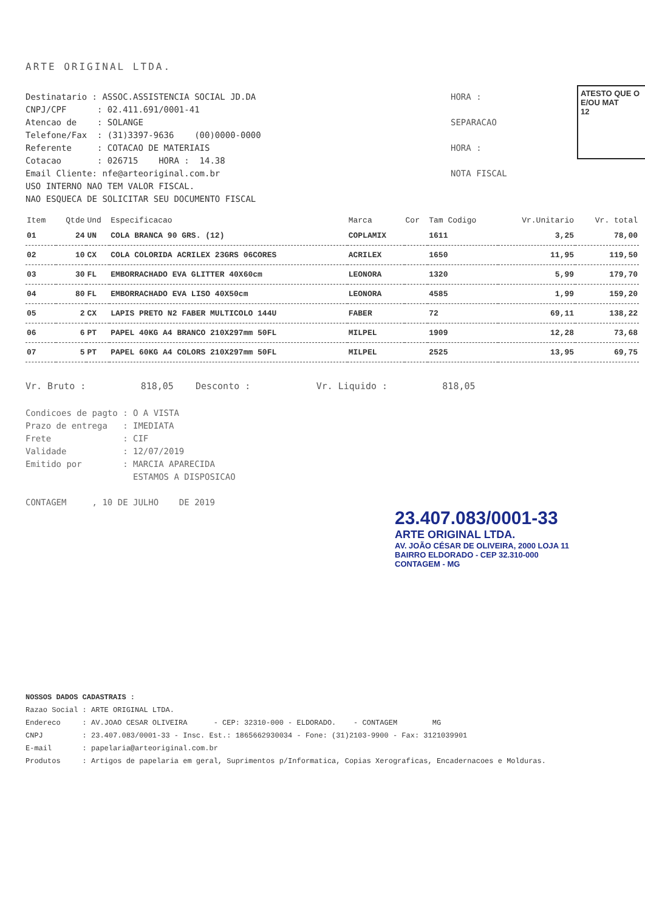ARTE ORIGINAL LTDA.
ATESTO QUE O
E/OU MAT
12
Destinatario : ASSOC.ASSISTENCIA SOCIAL JD.DA CNPJ/CPF : 02.411.691/0001-41 Atencao de : SOLANGE Telefone/Fax : (31)3397-9636 (00)0000-0000 Referente : COTACAO DE MATERIAIS Cotacao : 026715 HORA : 14.38 Email Cliente: nfe@arteoriginal.com.br USO INTERNO NAO TEM VALOR FISCAL. NAO ESQUECA DE SOLICITAR SEU DOCUMENTO FISCAL
HORA : SEPARACAO HORA : NOTA FISCAL
| Item | Qtde | Und | Especificacao | Marca | Cor | Tam Codigo | Vr.Unitario | Vr. total |
| --- | --- | --- | --- | --- | --- | --- | --- | --- |
| 01 | 24 | UN | COLA BRANCA 90 GRS. (12) | COPLAMIX | | 1611 | 3,25 | 78,00 |
| 02 | 10 | CX | COLA COLORIDA ACRILEX 23GRS 06CORES | ACRILEX | | 1650 | 11,95 | 119,50 |
| 03 | 30 | FL | EMBORRACHADO EVA GLITTER 40X60cm | LEONORA | | 1320 | 5,99 | 179,70 |
| 04 | 80 | FL | EMBORRACHADO EVA LISO 40X50cm | LEONORA | | 4585 | 1,99 | 159,20 |
| 05 | 2 | CX | LAPIS PRETO N2 FABER MULTICOLO 144U | FABER | | 72 | 69,11 | 138,22 |
| 06 | 6 | PT | PAPEL 40KG A4 BRANCO 210X297mm 50FL | MILPEL | | 1909 | 12,28 | 73,68 |
| 07 | 5 | PT | PAPEL 60KG A4 COLORS 210X297mm 50FL | MILPEL | | 2525 | 13,95 | 69,75 |
Vr. Bruto : 818,05 Desconto : Vr. Liquido : 818,05
Condicoes de pagto : O A VISTA Prazo de entrega : IMEDIATA Frete : CIF Validade : 12/07/2019 Emitido por : MARCIA APARECIDA ESTAMOS A DISPOSICAO CONTAGEM , 10 DE JULHO DE 2019
23.407.083/0001-33
ARTE ORIGINAL LTDA.
AV. JOÃO CÉSAR DE OLIVEIRA, 2000 LOJA 11
BAIRRO ELDORADO - CEP 32.310-000
CONTAGEM - MG
NOSSOS DADOS CADASTRAIS : Razao Social : ARTE ORIGINAL LTDA. Endereco : AV.JOAO CESAR OLIVEIRA - CEP: 32310-000 - ELDORADO. - CONTAGEM MG CNPJ : 23.407.083/0001-33 - Insc. Est.: 1865662930034 - Fone: (31)2103-9900 - Fax: 3121039901 E-mail : papelaria@arteoriginal.com.br Produtos : Artigos de papelaria em geral, Suprimentos p/Informatica, Copias Xerograficas, Encadernacoes e Molduras.